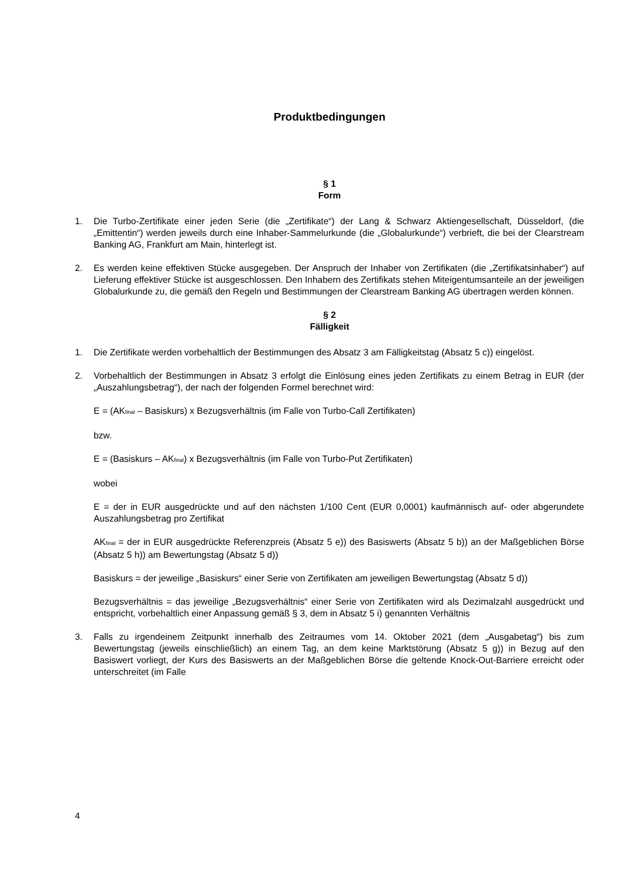Produktbedingungen
§ 1
Form
1. Die Turbo-Zertifikate einer jeden Serie (die „Zertifikate“) der Lang & Schwarz Aktiengesellschaft, Düsseldorf, (die „Emittentin“) werden jeweils durch eine Inhaber-Sammelurkunde (die „Globalurkunde“) verbrieft, die bei der Clearstream Banking AG, Frankfurt am Main, hinterlegt ist.
2. Es werden keine effektiven Stücke ausgegeben. Der Anspruch der Inhaber von Zertifikaten (die „Zertifikatsinhaber“) auf Lieferung effektiver Stücke ist ausgeschlossen. Den Inhabern des Zertifikats stehen Miteigentumsanteile an der jeweiligen Globalurkunde zu, die gemäß den Regeln und Bestimmungen der Clearstream Banking AG übertragen werden können.
§ 2
Fälligkeit
1. Die Zertifikate werden vorbehaltlich der Bestimmungen des Absatz 3 am Fälligkeitstag (Absatz 5 c)) eingelöst.
2. Vorbehaltlich der Bestimmungen in Absatz 3 erfolgt die Einlösung eines jeden Zertifikats zu einem Betrag in EUR (der „Auszahlungsbetrag“), der nach der folgenden Formel berechnet wird:
E = (AK<sub>final</sub> – Basiskurs) x Bezugsverhältnis (im Falle von Turbo-Call Zertifikaten)
bzw.
E = (Basiskurs – AK<sub>final</sub>) x Bezugsverhältnis (im Falle von Turbo-Put Zertifikaten)
wobei
E = der in EUR ausgedrückte und auf den nächsten 1/100 Cent (EUR 0,0001) kaufmännisch auf- oder abgerundete Auszahlungsbetrag pro Zertifikat
AK<sub>final</sub> = der in EUR ausgedrückte Referenzpreis (Absatz 5 e)) des Basiswerts (Absatz 5 b)) an der Maßgeblichen Börse (Absatz 5 h)) am Bewertungstag (Absatz 5 d))
Basiskurs = der jeweilige „Basiskurs“ einer Serie von Zertifikaten am jeweiligen Bewertungstag (Absatz 5 d))
Bezugsverhältnis = das jeweilige „Bezugsverhältnis“ einer Serie von Zertifikaten wird als Dezimalzahl ausgedrückt und entspricht, vorbehaltlich einer Anpassung gemäß § 3, dem in Absatz 5 i) genannten Verhältnis
3. Falls zu irgendeinem Zeitpunkt innerhalb des Zeitraumes vom 14. Oktober 2021 (dem „Ausgabetag“) bis zum Bewertungstag (jeweils einschließlich) an einem Tag, an dem keine Marktstörung (Absatz 5 g)) in Bezug auf den Basiswert vorliegt, der Kurs des Basiswerts an der Maßgeblichen Börse die geltende Knock-Out-Barriere erreicht oder unterschreitet (im Falle
4